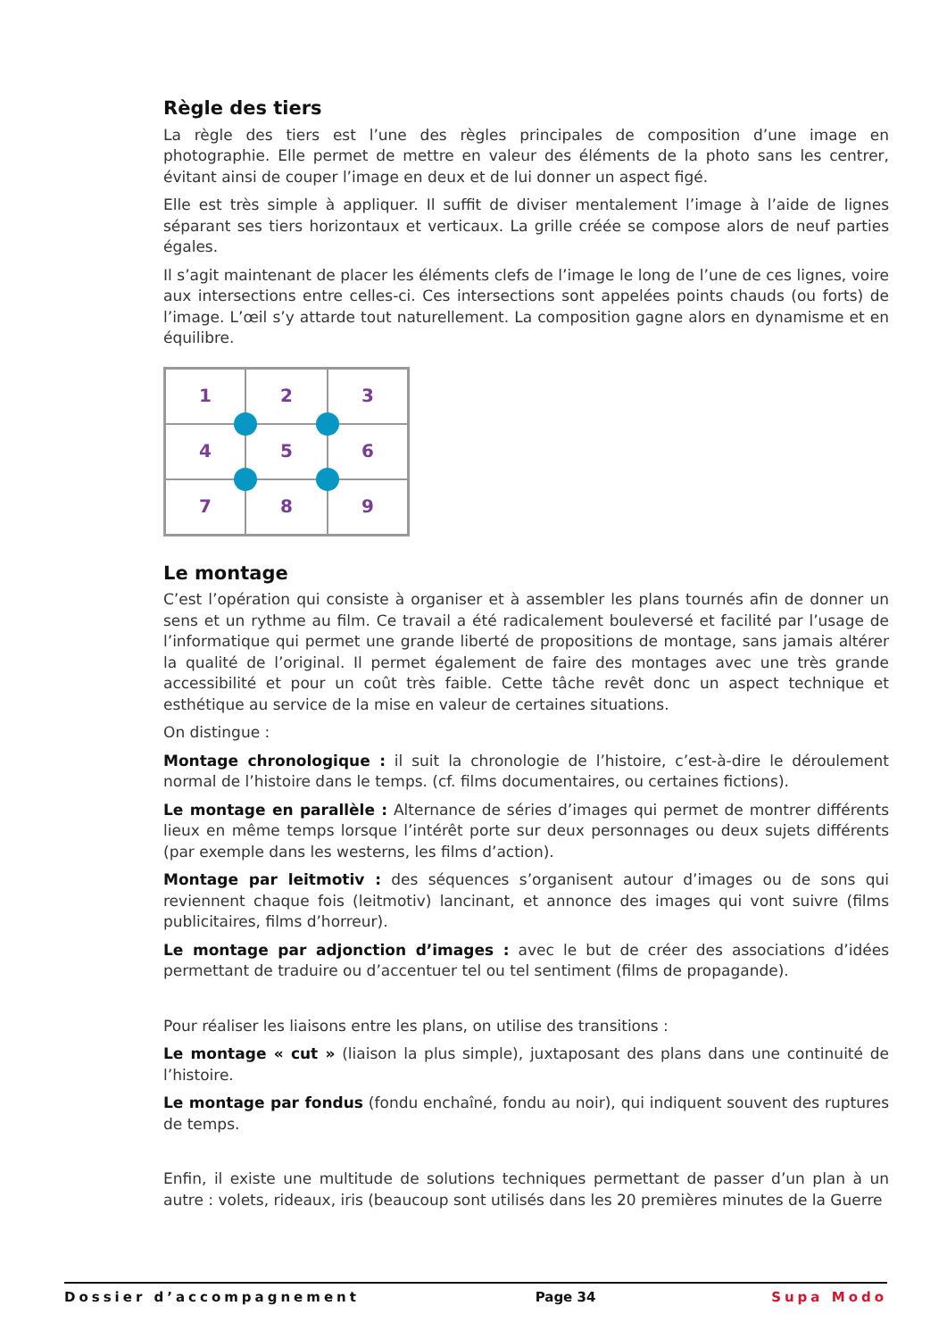Règle des tiers
La règle des tiers est l’une des règles principales de composition d’une image en photographie. Elle permet de mettre en valeur des éléments de la photo sans les centrer, évitant ainsi de couper l’image en deux et de lui donner un aspect figé.
Elle est très simple à appliquer. Il suffit de diviser mentalement l’image à l’aide de lignes séparant ses tiers horizontaux et verticaux. La grille créée se compose alors de neuf parties égales.
Il s’agit maintenant de placer les éléments clefs de l’image le long de l’une de ces lignes, voire aux intersections entre celles-ci. Ces intersections sont appelées points chauds (ou forts) de l’image. L’œil s’y attarde tout naturellement. La composition gagne alors en dynamisme et en équilibre.
1
2
3
4
5
6
7
8
9
Le montage
C’est l’opération qui consiste à organiser et à assembler les plans tournés afin de donner un sens et un rythme au film. Ce travail a été radicalement bouleversé et facilité par l’usage de l’informatique qui permet une grande liberté de propositions de montage, sans jamais altérer la qualité de l’original. Il permet également de faire des montages avec une très grande accessibilité et pour un coût très faible. Cette tâche revêt donc un aspect technique et esthétique au service de la mise en valeur de certaines situations.
On distingue :
Montage chronologique : il suit la chronologie de l’histoire, c’est-à-dire le déroulement normal de l’histoire dans le temps. (cf. films documentaires, ou certaines fictions).
Le montage en parallèle : Alternance de séries d’images qui permet de montrer différents lieux en même temps lorsque l’intérêt porte sur deux personnages ou deux sujets différents (par exemple dans les westerns, les films d’action).
Montage par leitmotiv : des séquences s’organisent autour d’images ou de sons qui reviennent chaque fois (leitmotiv) lancinant, et annonce des images qui vont suivre (films publicitaires, films d’horreur).
Le montage par adjonction d’images : avec le but de créer des associations d’idées permettant de traduire ou d’accentuer tel ou tel sentiment (films de propagande).
Pour réaliser les liaisons entre les plans, on utilise des transitions :
Le montage « cut » (liaison la plus simple), juxtaposant des plans dans une continuité de l’histoire.
Le montage par fondus (fondu enchaîné, fondu au noir), qui indiquent souvent des ruptures de temps.
Enfin, il existe une multitude de solutions techniques permettant de passer d’un plan à un autre : volets, rideaux, iris (beaucoup sont utilisés dans les 20 premières minutes de la Guerre
Dossier d’accompagnement Page 34 Supa Modo